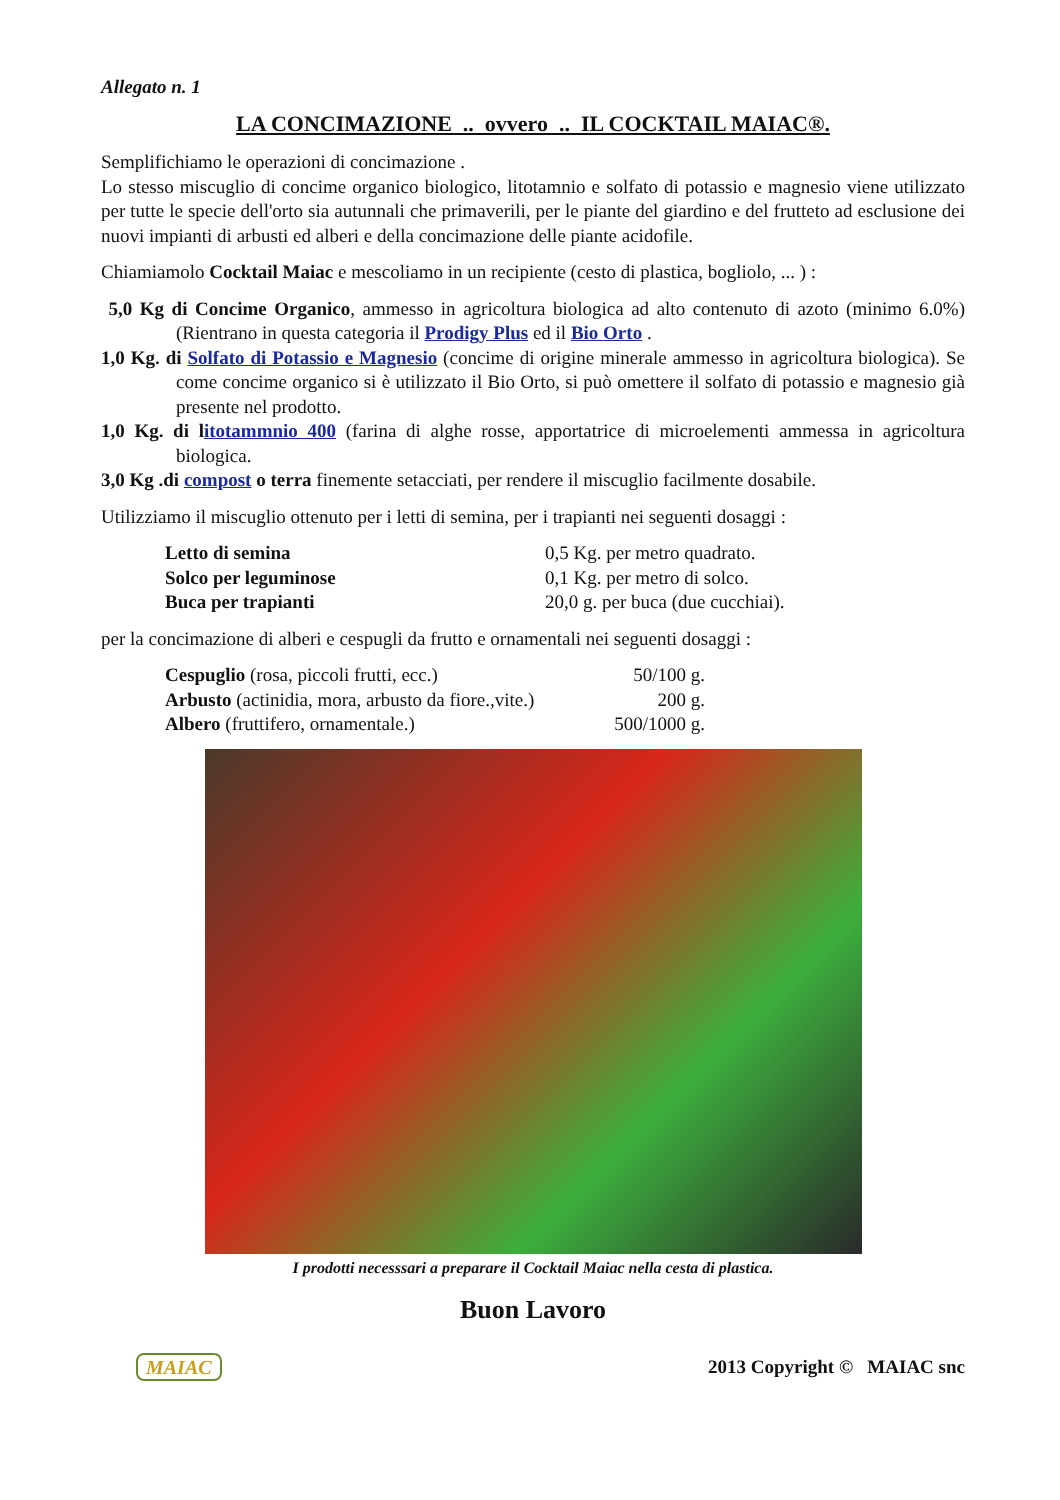Allegato n. 1
LA CONCIMAZIONE .. ovvero .. IL COCKTAIL MAIAC®.
Semplifichiamo le operazioni di concimazione .
Lo stesso miscuglio di concime organico biologico, litotamnio e solfato di potassio e magnesio viene utilizzato per tutte le specie dell'orto sia autunnali che primaverili, per le piante del giardino e del frutteto ad esclusione dei nuovi impianti di arbusti ed alberi e della concimazione delle piante acidofile.
Chiamiamolo Cocktail Maiac e mescoliamo in un recipiente (cesto di plastica, bogliolo, ... ) :
5,0 Kg di Concime Organico, ammesso in agricoltura biologica ad alto contenuto di azoto (minimo 6.0%) (Rientrano in questa categoria il Prodigy Plus ed il Bio Orto .
1,0 Kg. di Solfato di Potassio e Magnesio (concime di origine minerale ammesso in agricoltura biologica). Se come concime organico si è utilizzato il Bio Orto, si può omettere il solfato di potassio e magnesio già presente nel prodotto.
1,0 Kg. di l itotammnio 400 (farina di alghe rosse, apportatrice di microelementi ammessa in agricoltura biologica.
3,0 Kg .di compost o terra finemente setacciati, per rendere il miscuglio facilmente dosabile.
Utilizziamo il miscuglio ottenuto per i letti di semina, per i trapianti nei seguenti dosaggi :
| Letto di semina | 0,5 Kg. per metro quadrato. |
| Solco per leguminose | 0,1 Kg. per metro di solco. |
| Buca per trapianti | 20,0 g. per buca (due cucchiai). |
per la concimazione di alberi e cespugli da frutto e ornamentali nei seguenti dosaggi :
| Cespuglio (rosa, piccoli frutti, ecc.) | 50/100 g. |
| Arbusto (actinidia, mora, arbusto da fiore.,vite.) | 200 g. |
| Albero (fruttifero, ornamentale.) | 500/1000 g. |
I prodotti necesssari a preparare il Cocktail Maiac nella cesta di plastica.
Buon Lavoro
MAIAC 2013 Copyright © MAIAC snc